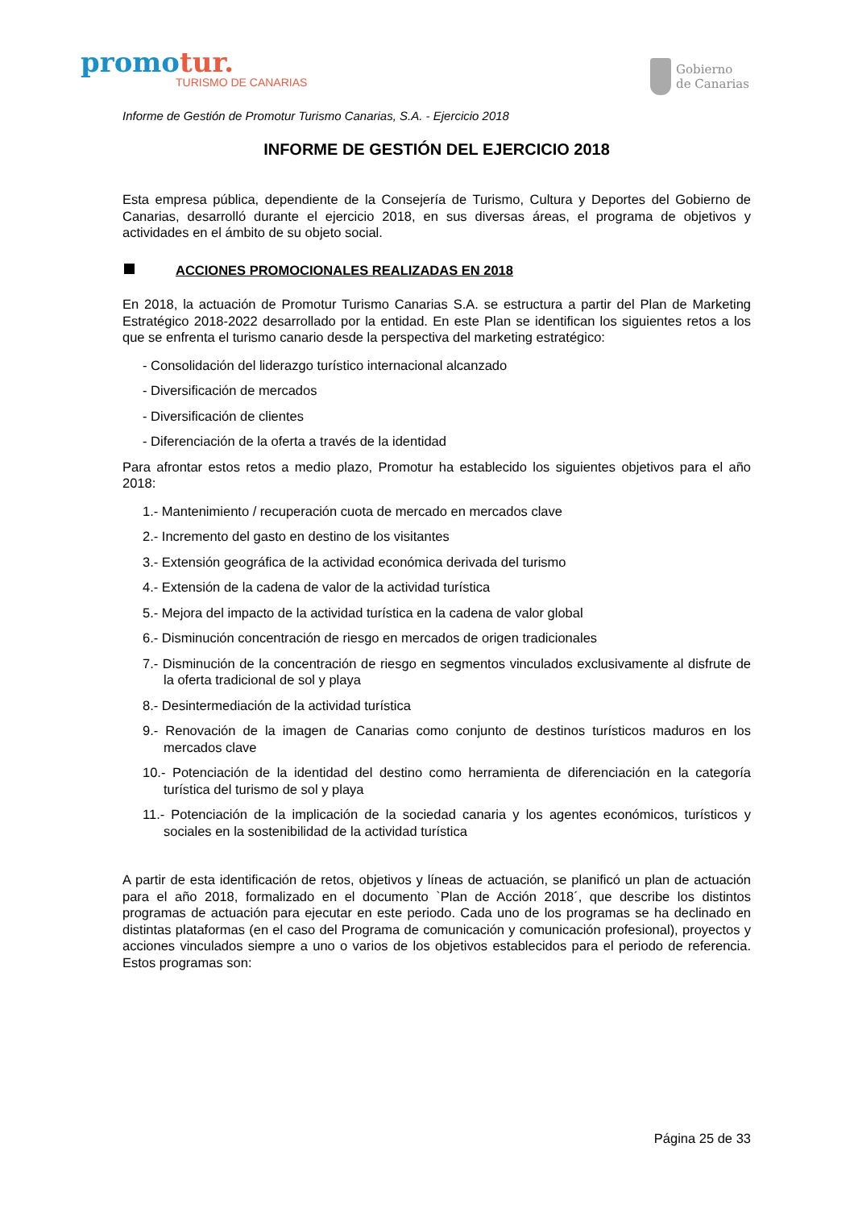promotur.
TURISMO DE CANARIAS
Gobierno
de Canarias
Informe de Gestión de Promotur Turismo Canarias, S.A. - Ejercicio 2018
INFORME DE GESTIÓN DEL EJERCICIO 2018
Esta empresa pública, dependiente de la Consejería de Turismo, Cultura y Deportes del Gobierno de Canarias, desarrolló durante el ejercicio 2018, en sus diversas áreas, el programa de objetivos y actividades en el ámbito de su objeto social.
ACCIONES PROMOCIONALES REALIZADAS EN 2018
En 2018, la actuación de Promotur Turismo Canarias S.A. se estructura a partir del Plan de Marketing Estratégico 2018-2022 desarrollado por la entidad. En este Plan se identifican los siguientes retos a los que se enfrenta el turismo canario desde la perspectiva del marketing estratégico:
- Consolidación del liderazgo turístico internacional alcanzado
- Diversificación de mercados
- Diversificación de clientes
- Diferenciación de la oferta a través de la identidad
Para afrontar estos retos a medio plazo, Promotur ha establecido los siguientes objetivos para el año 2018:
1.- Mantenimiento / recuperación cuota de mercado en mercados clave
2.- Incremento del gasto en destino de los visitantes
3.- Extensión geográfica de la actividad económica derivada del turismo
4.- Extensión de la cadena de valor de la actividad turística
5.- Mejora del impacto de la actividad turística en la cadena de valor global
6.- Disminución concentración de riesgo en mercados de origen tradicionales
7.- Disminución de la concentración de riesgo en segmentos vinculados exclusivamente al disfrute de la oferta tradicional de sol y playa
8.- Desintermediación de la actividad turística
9.- Renovación de la imagen de Canarias como conjunto de destinos turísticos maduros en los mercados clave
10.- Potenciación de la identidad del destino como herramienta de diferenciación en la categoría turística del turismo de sol y playa
11.- Potenciación de la implicación de la sociedad canaria y los agentes económicos, turísticos y sociales en la sostenibilidad de la actividad turística
A partir de esta identificación de retos, objetivos y líneas de actuación, se planificó un plan de actuación para el año 2018, formalizado en el documento `Plan de Acción 2018´, que describe los distintos programas de actuación para ejecutar en este periodo. Cada uno de los programas se ha declinado en distintas plataformas (en el caso del Programa de comunicación y comunicación profesional), proyectos y acciones vinculados siempre a uno o varios de los objetivos establecidos para el periodo de referencia. Estos programas son:
Página 25 de 33